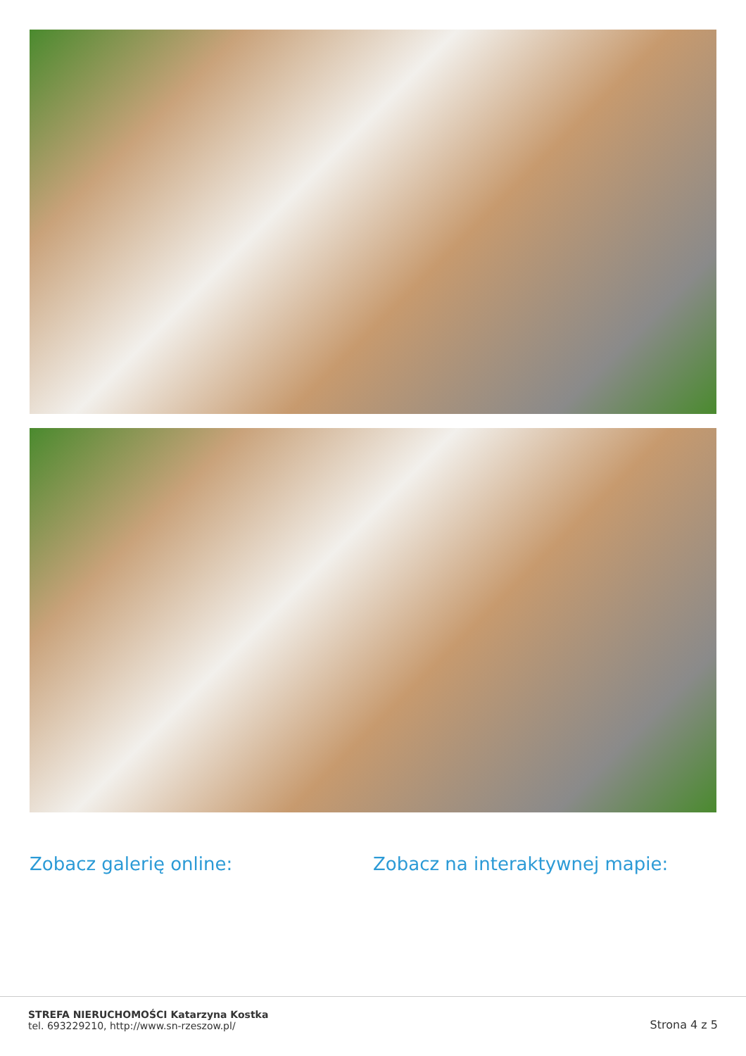Zobacz galerię online: Zobacz na interaktywnej mapie:
STREFA NIERUCHOMOŚCI Katarzyna Kostka
tel. 693229210, http://www.sn-rzeszow.pl/
Strona 4 z 5